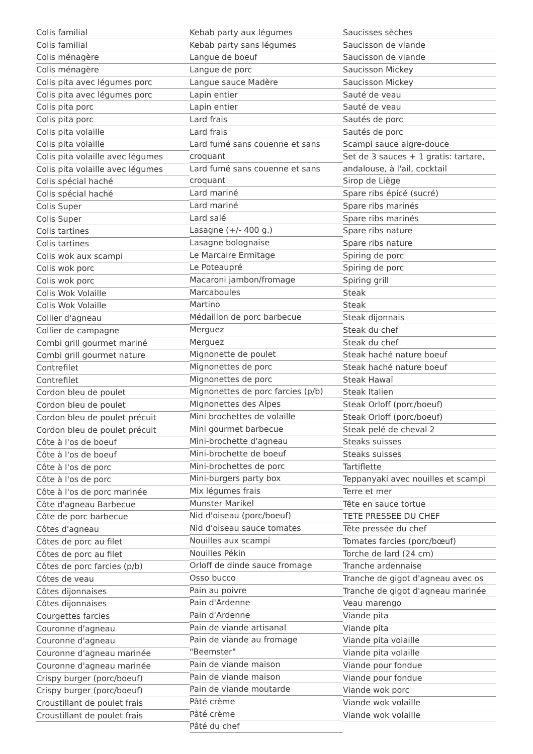Colis familial
Colis familial
Colis ménagère
Colis ménagère
Colis pita avec légumes porc
Colis pita avec légumes porc
Colis pita porc
Colis pita porc
Colis pita volaille
Colis pita volaille
Colis pita volaille avec légumes
Colis pita volaille avec légumes
Colis spécial haché
Colis spécial haché
Colis Super
Colis Super
Colis tartines
Colis tartines
Colis wok aux scampi
Colis wok porc
Colis wok porc
Colis Wok Volaille
Colis Wok Volaille
Collier d'agneau
Collier de campagne
Combi grill gourmet mariné
Combi grill gourmet nature
Contrefilet
Contrefilet
Cordon bleu de poulet
Cordon bleu de poulet
Cordon bleu de poulet précuit
Cordon bleu de poulet précuit
Côte à l'os de boeuf
Côte à l'os de boeuf
Côte à l'os de porc
Côte à l'os de porc
Côte à l'os de porc marinée
Côte d'agneau Barbecue
Côte de porc barbecue
Côtes d'agneau
Côtes de porc au filet
Côtes de porc au filet
Côtes de porc farcies (p/b)
Côtes de veau
Côtes dijonnaises
Côtes dijonnaises
Courgettes farcies
Couronne d'agneau
Couronne d'agneau
Couronne d'agneau marinée
Couronne d'agneau marinée
Crispy burger (porc/boeuf)
Crispy burger (porc/boeuf)
Croustillant de poulet frais
Croustillant de poulet frais
Kebab party aux légumes
Kebab party sans légumes
Langue de boeuf
Langue de porc
Langue sauce Madère
Lapin entier
Lapin entier
Lard frais
Lard frais
Lard fumé sans couenne et sans croquant
Lard fumé sans couenne et sans croquant
Lard mariné
Lard mariné
Lard salé
Lasagne (+/- 400 g.)
Lasagne bolognaise
Le Marcaire Ermitage
Le Poteaupré
Macaroni jambon/fromage
Marcaboules
Martino
Médaillon de porc barbecue
Merguez
Merguez
Mignonette de poulet
Mignonettes de porc
Mignonettes de porc
Mignonettes de porc farcies (p/b)
Mignonettes des Alpes
Mini brochettes de volaille
Mini gourmet barbecue
Mini-brochette d'agneau
Mini-brochette de boeuf
Mini-brochettes de porc
Mini-burgers party box
Mix légumes frais
Munster Marikel
Nid d'oiseau (porc/boeuf)
Nid d'oiseau sauce tomates
Nouilles aux scampi
Nouilles Pékin
Orloff de dinde sauce fromage
Osso bucco
Pain au poivre
Pain d'Ardenne
Pain d'Ardenne
Pain de viande artisanal
Pain de viande au fromage "Beemster"
Pain de viande maison
Pain de viande maison
Pain de viande moutarde
Pâté crème
Pâté crème
Pâté du chef
Saucisses sèches
Saucisson de viande
Saucisson de viande
Saucisson Mickey
Saucisson Mickey
Sauté de veau
Sauté de veau
Sautés de porc
Sautés de porc
Scampi sauce aigre-douce
Set de 3 sauces + 1 gratis: tartare, andalouse, à l'ail, cocktail
Sirop de Liège
Spare ribs épicé (sucré)
Spare ribs marinés
Spare ribs marinés
Spare ribs nature
Spare ribs nature
Spiring de porc
Spiring de porc
Spiring grill
Steak
Steak
Steak dijonnais
Steak du chef
Steak du chef
Steak haché nature boeuf
Steak haché nature boeuf
Steak Hawaï
Steak Italien
Steak Orloff (porc/boeuf)
Steak Orloff (porc/boeuf)
Steak pelé de cheval 2
Steaks suisses
Steaks suisses
Tartiflette
Teppanyaki avec nouilles et scampi
Terre et mer
Tête en sauce tortue
TETE PRESSEE DU CHEF
Tête pressée du chef
Tomates farcies (porc/bœuf)
Torche de lard (24 cm)
Tranche ardennaise
Tranche de gigot d'agneau avec os
Tranche de gigot d'agneau marinée
Veau marengo
Viande pita
Viande pita
Viande pita volaille
Viande pita volaille
Viande pour fondue
Viande pour fondue
Viande wok porc
Viande wok volaille
Viande wok volaille